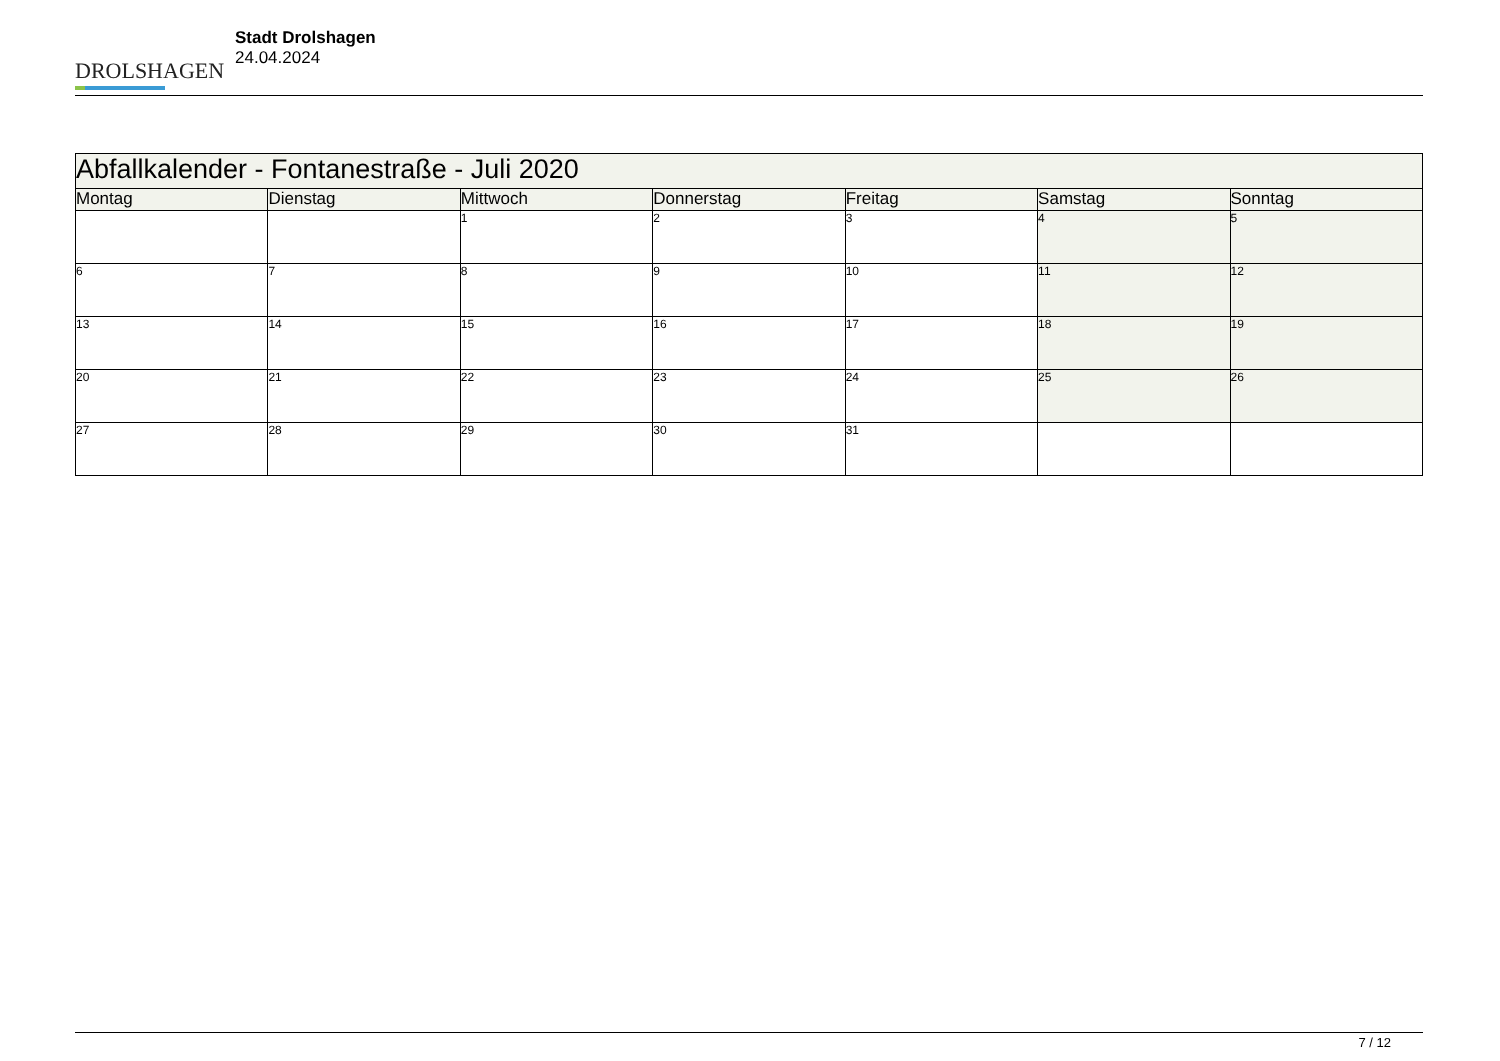DROLSHAGEN
Stadt Drolshagen
24.04.2024
| Abfallkalender - Fontanestraße - Juli 2020 | | | | | | |
| --- | --- | --- | --- | --- | --- | --- |
| Montag | Dienstag | Mittwoch | Donnerstag | Freitag | Samstag | Sonntag |
| | | 1 | 2 | 3 | 4 | 5 |
| 6 | 7 | 8 | 9 | 10 | 11 | 12 |
| 13 | 14 | 15 | 16 | 17 | 18 | 19 |
| 20 | 21 | 22 | 23 | 24 | 25 | 26 |
| 27 | 28 | 29 | 30 | 31 | | |
7 / 12